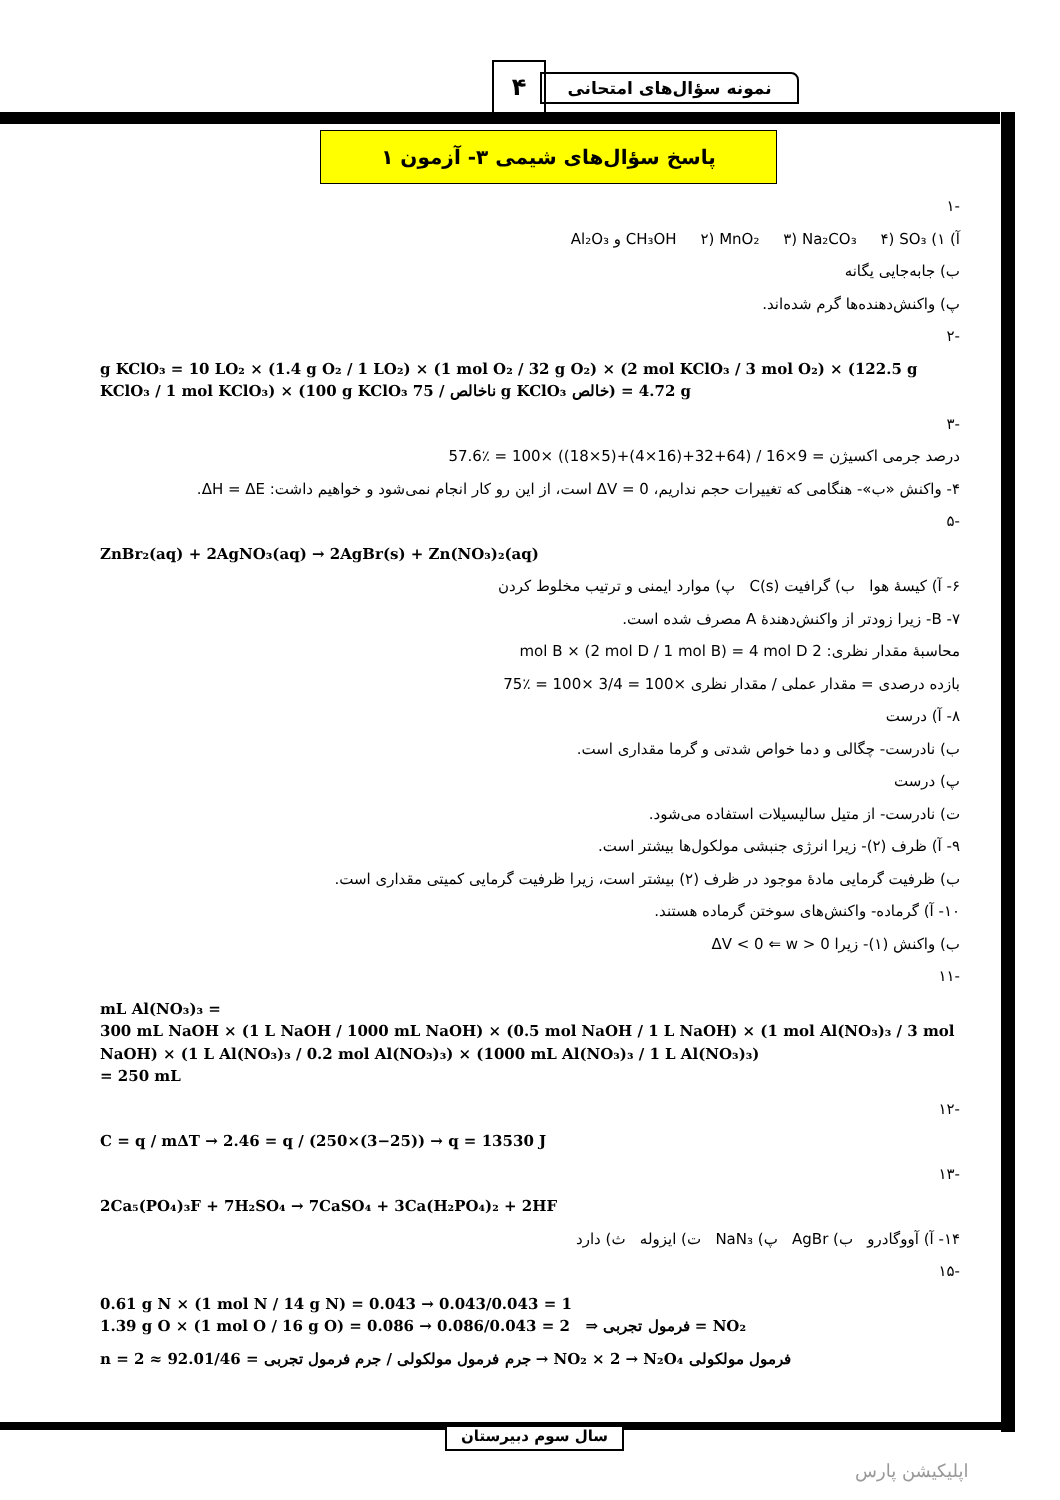۴ نمونه سؤال‌های امتحانی
پاسخ سؤال‌های شیمی ۳- آزمون ۱
-۱
آ) ۱) CH₃OH ۲) MnO₂ ۳) Na₂CO₃ ۴) SO₃ و Al₂O₃
ب) جابه‌جایی یگانه
پ) واکنش‌دهنده‌ها گرم شده‌اند.
-۲
g KClO₃ = 10 LO₂ × (1.4 g O₂ / 1 LO₂) × (1 mol O₂ / 32 g O₂) × (2 mol KClO₃ / 3 mol O₂) × (122.5 g KClO₃ / 1 mol KClO₃) × (100 g KClO₃ ناخالص / 75 g KClO₃ خالص) = 4.72 g
-۳
درصد جرمی اکسیژن = 9×16 / (64+32+(16×4)+(5×18)) ×100 = ٪57.6
۴- واکنش «ب»- هنگامی که تغییرات حجم نداریم، ΔV = 0 است، از این رو کار انجام نمی‌شود و خواهیم داشت: ΔH = ΔE.
-۵
ZnBr₂(aq) + 2AgNO₃(aq) → 2AgBr(s) + Zn(NO₃)₂(aq)
۶- آ) کیسهٔ هوا ب) گرافیت C(s) پ) موارد ایمنی و ترتیب مخلوط کردن
۷- B- زیرا زودتر از واکنش‌دهندهٔ A مصرف شده است.
محاسبهٔ مقدار نظری: 2 mol B × (2 mol D / 1 mol B) = 4 mol D
بازده درصدی = مقدار عملی / مقدار نظری ×100 = 3/4 ×100 = ٪75
۸- آ) درست
ب) نادرست- چگالی و دما خواص شدتی و گرما مقداری است.
پ) درست
ت) نادرست- از متیل سالیسیلات استفاده می‌شود.
۹- آ) ظرف (۲)- زیرا انرژی جنبشی مولکول‌ها بیشتر است.
ب) ظرفیت گرمایی مادهٔ موجود در ظرف (۲) بیشتر است، زیرا ظرفیت گرمایی کمیتی مقداری است.
۱۰- آ) گرماده- واکنش‌های سوختن گرماده هستند.
ب) واکنش (۱)- زیرا ΔV < 0 ⇐ w > 0
-۱۱
mL Al(NO₃)₃ =
300 mL NaOH × (1 L NaOH / 1000 mL NaOH) × (0.5 mol NaOH / 1 L NaOH) × (1 mol Al(NO₃)₃ / 3 mol NaOH) × (1 L Al(NO₃)₃ / 0.2 mol Al(NO₃)₃) × (1000 mL Al(NO₃)₃ / 1 L Al(NO₃)₃)
= 250 mL
-۱۲
C = q / mΔT → 2.46 = q / (250×(3−25)) → q = 13530 J
-۱۳
2Ca₅(PO₄)₃F + 7H₂SO₄ → 7CaSO₄ + 3Ca(H₂PO₄)₂ + 2HF
۱۴- آ) آووگادرو ب) AgBr پ) NaN₃ ت) ایزوله ث) دارد
-۱۵
0.61 g N × (1 mol N / 14 g N) = 0.043 → 0.043/0.043 = 1
1.39 g O × (1 mol O / 16 g O) = 0.086 → 0.086/0.043 = 2 ⇒ فرمول تجربی = NO₂
n = جرم فرمول مولکولی / جرم فرمول تجربی = 92.01/46 ≈ 2 → NO₂ × 2 → N₂O₄ فرمول مولکولی
سال سوم دبیرستان
اپلیکیشن پارس